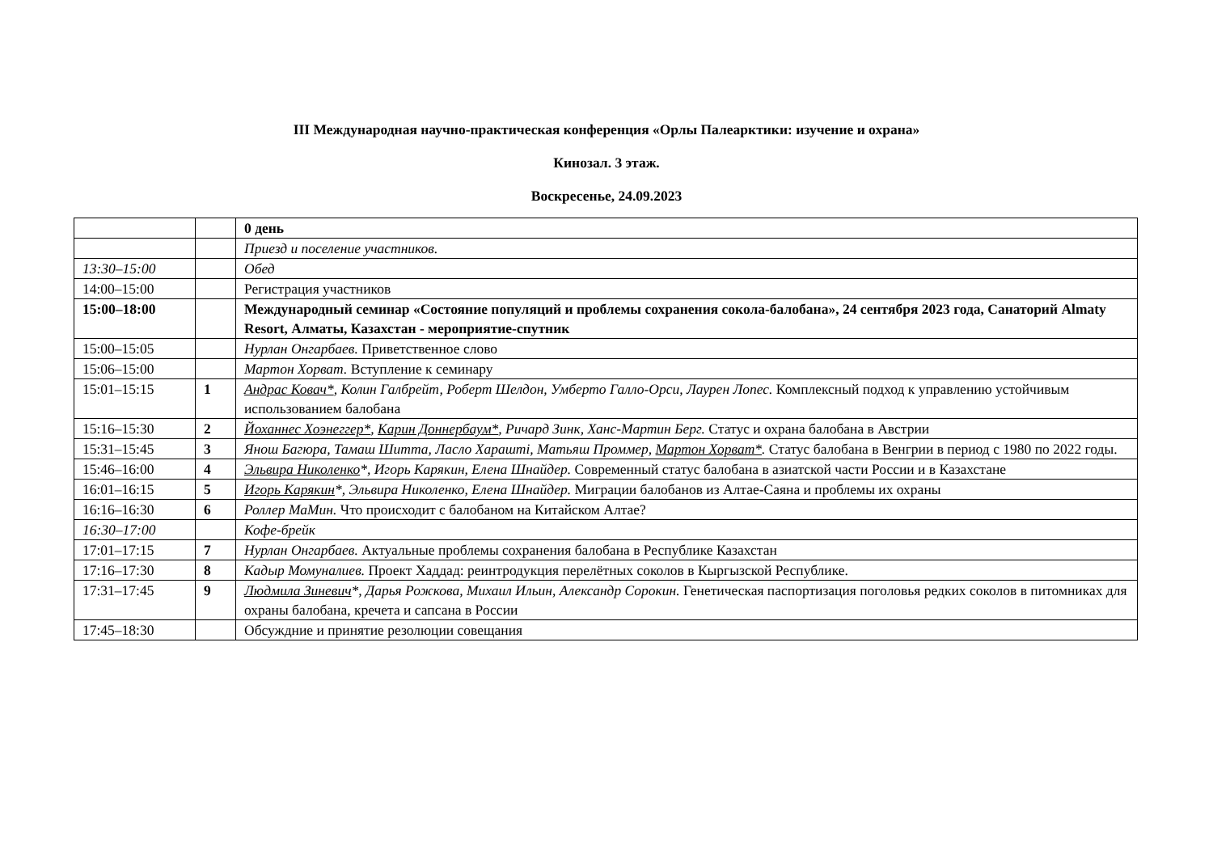III Международная научно-практическая конференция «Орлы Палеарктики: изучение и охрана»
Кинозал. 3 этаж.
Воскресенье, 24.09.2023
| | | 0 день |
| | | Приезд и поселение участников. |
| 13:30–15:00 | | Обед |
| 14:00–15:00 | | Регистрация участников |
| 15:00–18:00 | | Международный семинар «Состояние популяций и проблемы сохранения сокола-балобана», 24 сентября 2023 года, Санаторий Almaty Resort, Алматы, Казахстан - мероприятие-спутник |
| 15:00–15:05 | | Нурлан Онгарбаев. Приветственное слово |
| 15:06–15:00 | | Мартон Хорват. Вступление к семинару |
| 15:01–15:15 | 1 | Андрас Ковач* , Колин Галбрейт, Роберт Шелдон, Умберто Галло-Орси, Лаурен Лопес. Комплексный подход к управлению устойчивым использованием балобана |
| 15:16–15:30 | 2 | Йоханнес Хоэнеггер* , Карин Доннербаум* , Ричард Зинк, Ханс-Мартин Берг. Статус и охрана балобана в Австрии |
| 15:31–15:45 | 3 | Янош Багюра, Тамаш Шитта, Ласло Хараштi, Матьяш Проммер, Мартон Хорват* . Статус балобана в Венгрии в период с 1980 по 2022 годы. |
| 15:46–16:00 | 4 | Эльвира Николенко *, Игорь Карякин, Елена Шнайдер. Современный статус балобана в азиатской части России и в Казахстане |
| 16:01–16:15 | 5 | Игорь Карякин *, Эльвира Николенко, Елена Шнайдер. Миграции балобанов из Алтае-Саяна и проблемы их охраны |
| 16:16–16:30 | 6 | Роллер МаМин. Что происходит с балобаном на Китайском Алтае? |
| 16:30–17:00 | | Кофе-брейк |
| 17:01–17:15 | 7 | Нурлан Онгарбаев. Актуальные проблемы сохранения балобана в Республике Казахстан |
| 17:16–17:30 | 8 | Кадыр Момуналиев. Проект Хаддад: реинтродукция перелётных соколов в Кыргызской Республике. |
| 17:31–17:45 | 9 | Людмила Зиневич *, Дарья Рожкова, Михаил Ильин, Александр Сорокин. Генетическая паспортизация поголовья редких соколов в питомниках для охраны балобана, кречета и сапсана в России |
| 17:45–18:30 | | Обсуждние и принятие резолюции совещания |